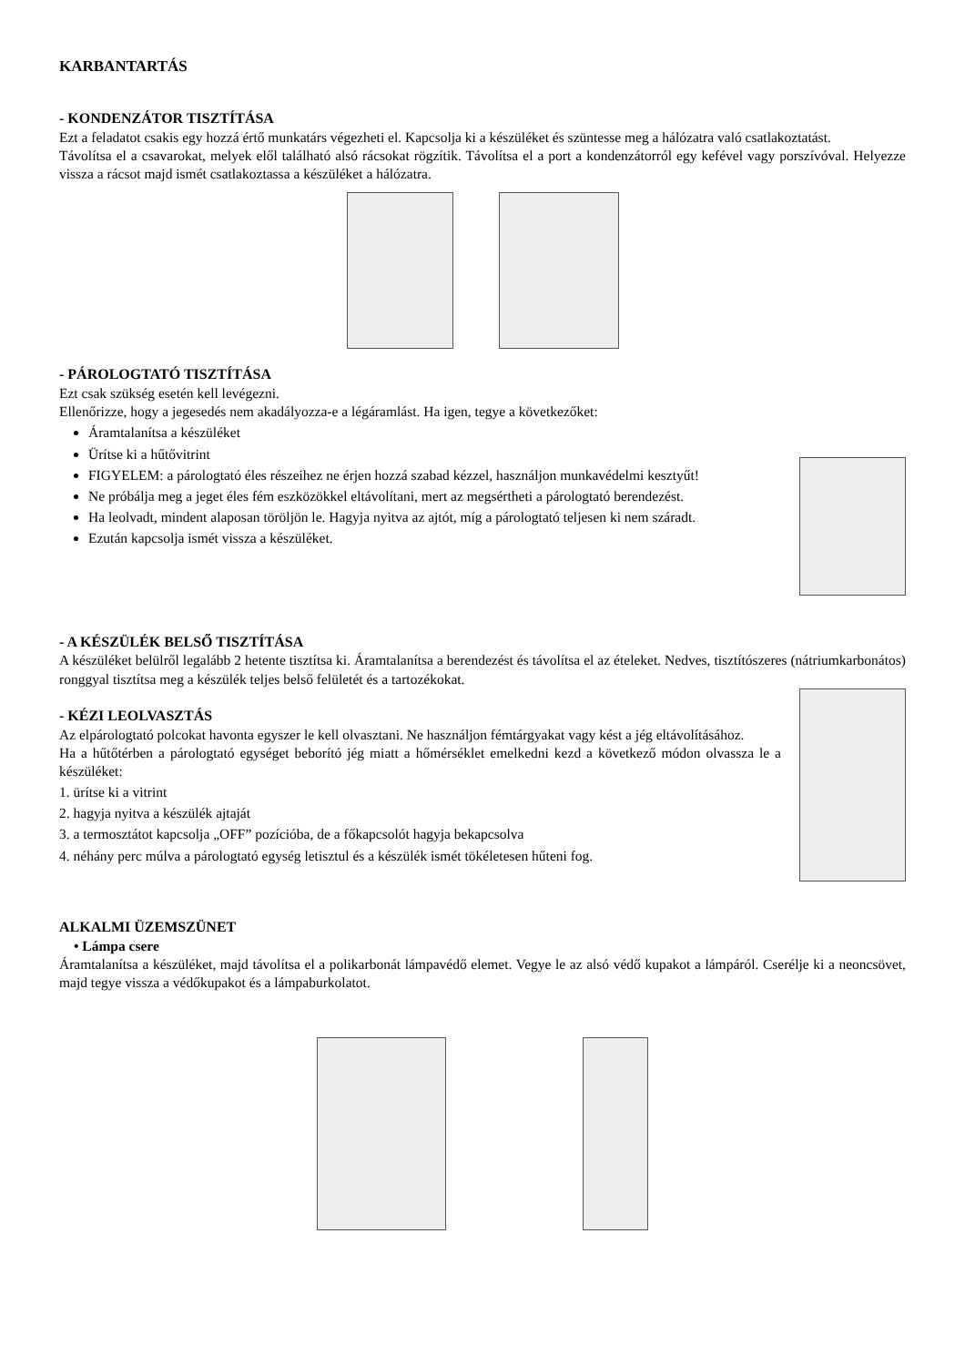KARBANTARTÁS
- KONDENZÁTOR TISZTÍTÁSA
Ezt a feladatot csakis egy hozzá értő munkatárs végezheti el. Kapcsolja ki a készüléket és szüntesse meg a hálózatra való csatlakoztatást.
Távolítsa el a csavarokat, melyek elől található alsó rácsokat rögzítik. Távolítsa el a port a kondenzátorról egy kefével vagy porszívóval. Helyezze vissza a rácsot majd ismét csatlakoztassa a készüléket a hálózatra.
- PÁROLOGTATÓ TISZTÍTÁSA
Ezt csak szükség esetén kell levégezni.
Ellenőrizze, hogy a jegesedés nem akadályozza-e a légáramlást. Ha igen, tegye a következőket:
Áramtalanítsa a készüléket
Ürítse ki a hűtővitrint
FIGYELEM: a párologtató éles részeihez ne érjen hozzá szabad kézzel, használjon munkavédelmi kesztyűt!
Ne próbálja meg a jeget éles fém eszközökkel eltávolítani, mert az megsértheti a párologtató berendezést.
Ha leolvadt, mindent alaposan töröljön le. Hagyja nyitva az ajtót, míg a párologtató teljesen ki nem száradt.
Ezután kapcsolja ismét vissza a készüléket.
- A KÉSZÜLÉK BELSŐ TISZTÍTÁSA
A készüléket belülről legalább 2 hetente tisztítsa ki. Áramtalanítsa a berendezést és távolítsa el az ételeket. Nedves, tisztítószeres (nátriumkarbonátos) ronggyal tisztítsa meg a készülék teljes belső felületét és a tartozékokat.
- KÉZI LEOLVASZTÁS
Az elpárologtató polcokat havonta egyszer le kell olvasztani. Ne használjon fémtárgyakat vagy kést a jég eltávolításához.
Ha a hűtőtérben a párologtató egységet beborító jég miatt a hőmérséklet emelkedni kezd a következő módon olvassza le a készüléket:
1. ürítse ki a vitrint
2. hagyja nyitva a készülék ajtaját
3. a termosztátot kapcsolja „OFF” pozícióba, de a főkapcsolót hagyja bekapcsolva
4. néhány perc múlva a párologtató egység letisztul és a készülék ismét tökéletesen hűteni fog.
ALKALMI ÜZEMSZÜNET
• Lámpa csere
Áramtalanítsa a készüléket, majd távolítsa el a polikarbonát lámpavédő elemet. Vegye le az alsó védő kupakot a lámpáról. Cserélje ki a neoncsövet, majd tegye vissza a védőkupakot és a lámpaburkolatot.